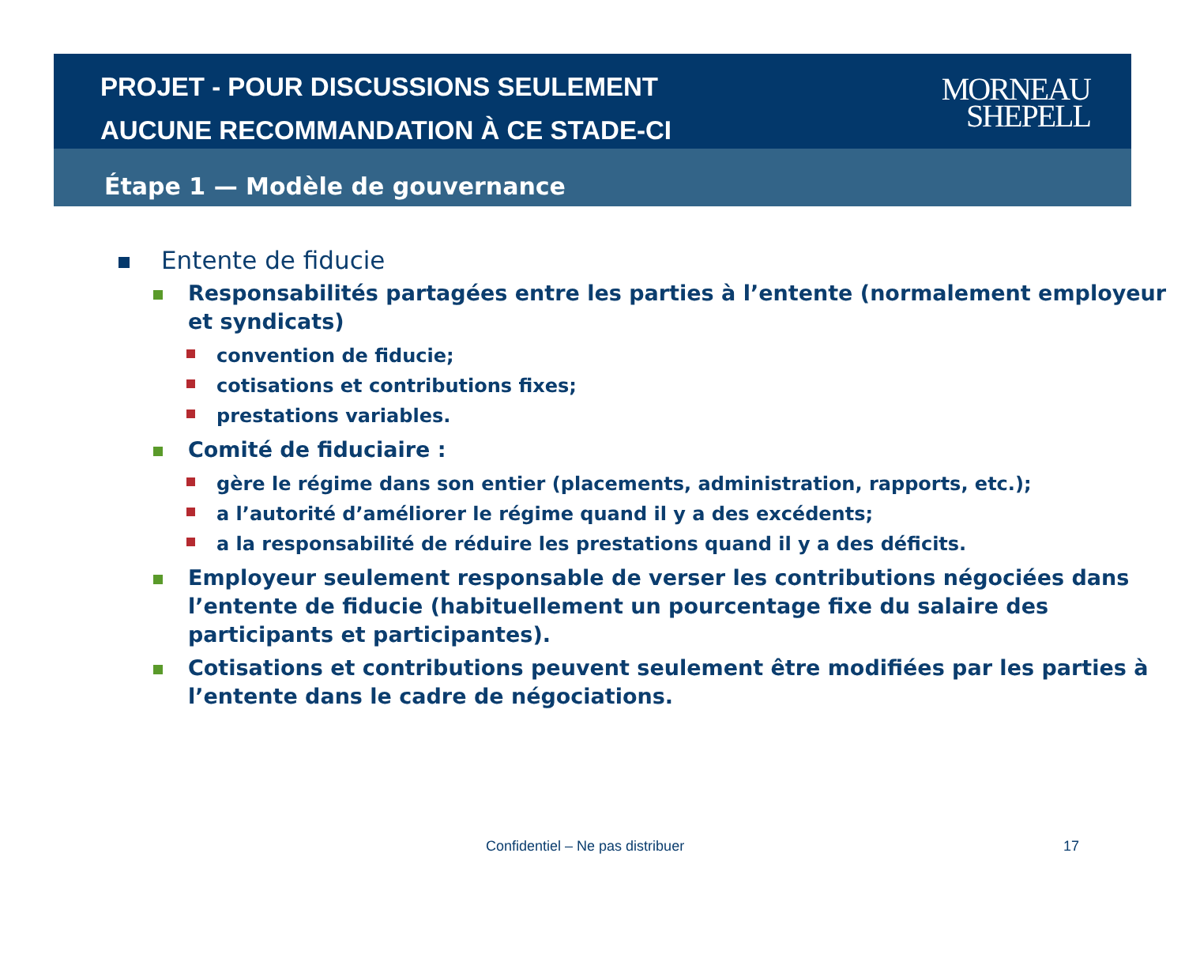PROJET - POUR DISCUSSIONS SEULEMENT
AUCUNE RECOMMANDATION À CE STADE-CI
MORNEAU
SHEPELL
Étape 1 — Modèle de gouvernance
Entente de fiducie
Responsabilités partagées entre les parties à l’entente (normalement employeur et syndicats)
convention de fiducie;
cotisations et contributions fixes;
prestations variables.
Comité de fiduciaire :
gère le régime dans son entier (placements, administration, rapports, etc.);
a l’autorité d’améliorer le régime quand il y a des excédents;
a la responsabilité de réduire les prestations quand il y a des déficits.
Employeur seulement responsable de verser les contributions négociées dans l’entente de fiducie (habituellement un pourcentage fixe du salaire des participants et participantes).
Cotisations et contributions peuvent seulement être modifiées par les parties à l’entente dans le cadre de négociations.
Confidentiel – Ne pas distribuer 17